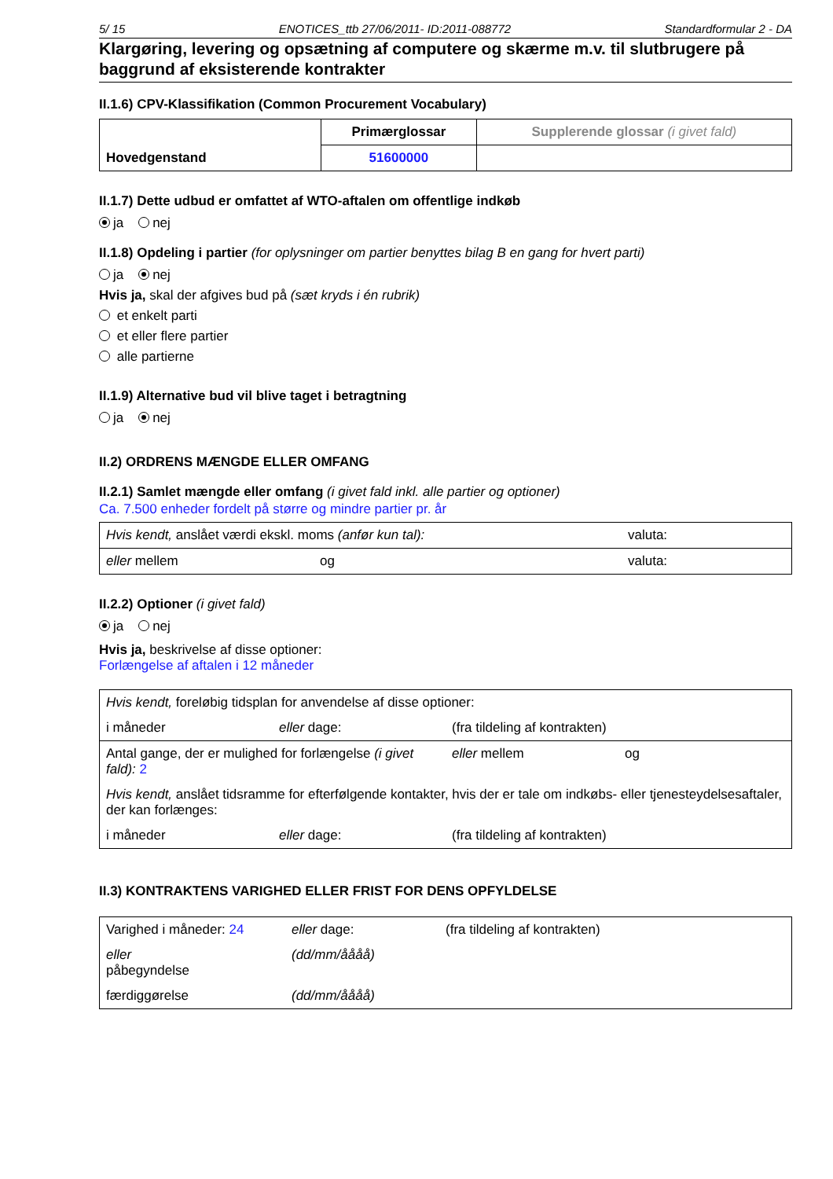5/ 15 ENOTICES_ttb 27/06/2011- ID:2011-088772 Standardformular 2 - DA
Klargøring, levering og opsætning af computere og skærme m.v. til slutbrugere på baggrund af eksisterende kontrakter
II.1.6) CPV-Klassifikation (Common Procurement Vocabulary)
| Hovedgenstand | Primærglossar | Supplerende glossar (i givet fald) |
| | 51600000 | |
II.1.7) Dette udbud er omfattet af WTO-aftalen om offentlige indkøb
ja nej
II.1.8) Opdeling i partier (for oplysninger om partier benyttes bilag B en gang for hvert parti)
ja nej
Hvis ja, skal der afgives bud på (sæt kryds i én rubrik)
et enkelt parti
et eller flere partier
alle partierne
II.1.9) Alternative bud vil blive taget i betragtning
ja nej
II.2) ORDRENS MÆNGDE ELLER OMFANG
II.2.1) Samlet mængde eller omfang (i givet fald inkl. alle partier og optioner)
Ca. 7.500 enheder fordelt på større og mindre partier pr. år
| Hvis kendt, anslået værdi ekskl. moms (anfør kun tal): | | valuta: |
| eller mellem | og | valuta: |
II.2.2) Optioner (i givet fald)
ja nej
Hvis ja, beskrivelse af disse optioner:
Forlængelse af aftalen i 12 måneder
| Hvis kendt, foreløbig tidsplan for anvendelse af disse optioner: | | | |
| i måneder | eller dage: | (fra tildeling af kontrakten) | |
| Antal gange, der er mulighed for forlængelse (i givet fald): 2 | | eller mellem | og |
| Hvis kendt, anslået tidsramme for efterfølgende kontakter, hvis der er tale om indkøbs- eller tjenesteydelsesaftaler, der kan forlænges: | | | |
| i måneder | eller dage: | (fra tildeling af kontrakten) | |
II.3) KONTRAKTENS VARIGHED ELLER FRIST FOR DENS OPFYLDELSE
| Varighed i måneder: 24 | eller dage: | (fra tildeling af kontrakten) |
| eller påbegyndelse | (dd/mm/åååå) | |
| færdiggørelse | (dd/mm/åååå) | |